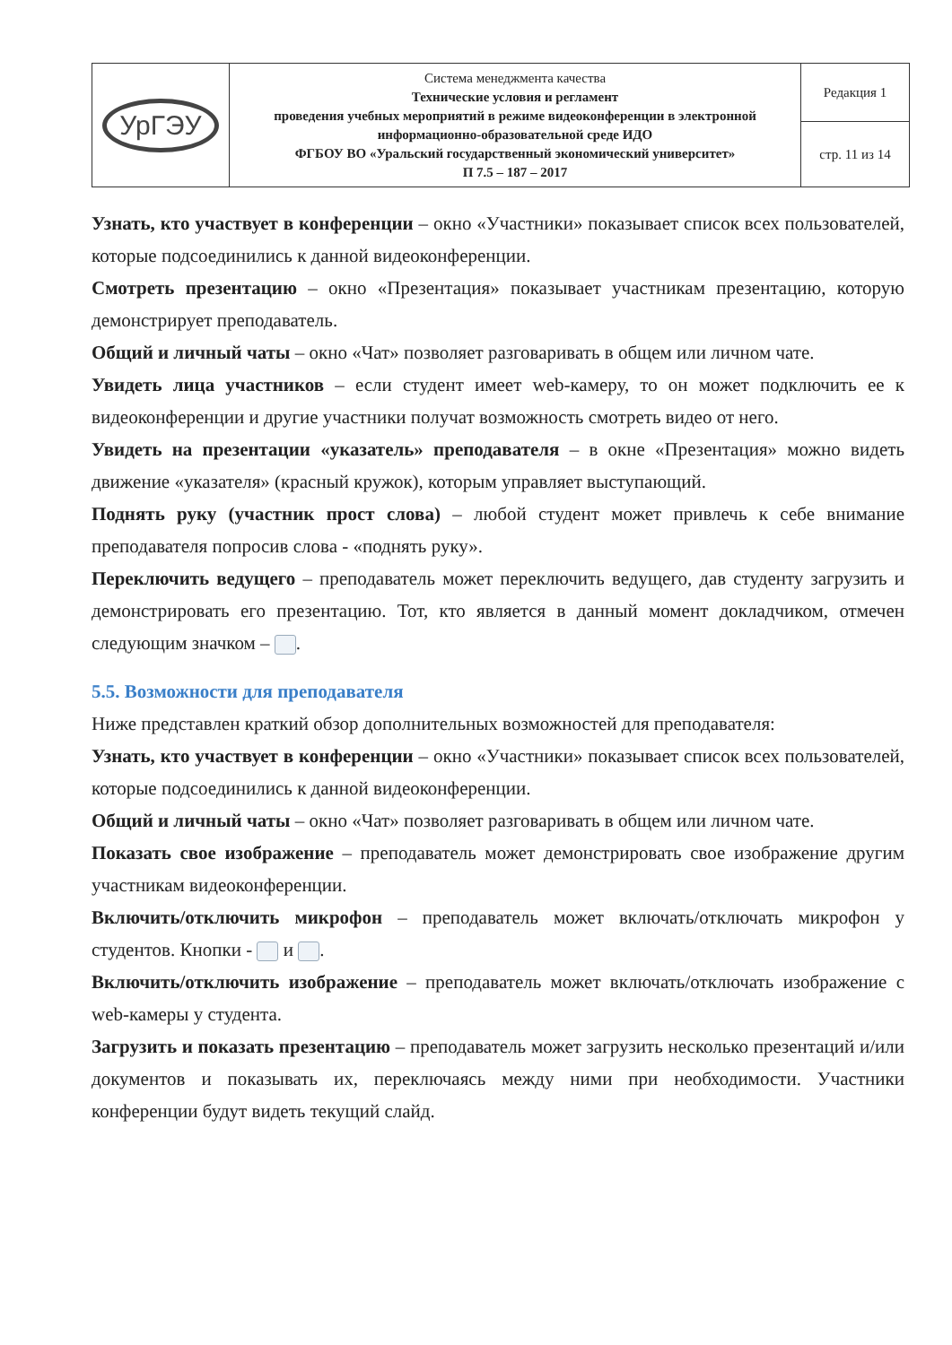| УрГЭУ | Система менеджмента качества Технические условия и регламент проведения учебных мероприятий в режиме видеоконференции в электронной информационно-образовательной среде ИДО ФГБОУ ВО «Уральский государственный экономический университет» П 7.5 – 187 – 2017 | Редакция 1 |
| | | стр. 11 из 14 |
Узнать, кто участвует в конференции – окно «Участники» показывает список всех пользователей, которые подсоединились к данной видеоконференции.
Смотреть презентацию – окно «Презентация» показывает участникам презентацию, которую демонстрирует преподаватель.
Общий и личный чаты – окно «Чат» позволяет разговаривать в общем или личном чате.
Увидеть лица участников – если студент имеет web-камеру, то он может подключить ее к видеоконференции и другие участники получат возможность смотреть видео от него.
Увидеть на презентации «указатель» преподавателя – в окне «Презентация» можно видеть движение «указателя» (красный кружок), которым управляет выступающий.
Поднять руку (участник прост слова) – любой студент может привлечь к себе внимание преподавателя попросив слова - «поднять руку».
Переключить ведущего – преподаватель может переключить ведущего, дав студенту загрузить и демонстрировать его презентацию. Тот, кто является в данный момент докладчиком, отмечен следующим значком – .
5.5. Возможности для преподавателя
Ниже представлен краткий обзор дополнительных возможностей для преподавателя:
Узнать, кто участвует в конференции – окно «Участники» показывает список всех пользователей, которые подсоединились к данной видеоконференции.
Общий и личный чаты – окно «Чат» позволяет разговаривать в общем или личном чате.
Показать свое изображение – преподаватель может демонстрировать свое изображение другим участникам видеоконференции.
Включить/отключить микрофон – преподаватель может включать/отключать микрофон у студентов. Кнопки - и .
Включить/отключить изображение – преподаватель может включать/отключать изображение с web-камеры у студента.
Загрузить и показать презентацию – преподаватель может загрузить несколько презентаций и/или документов и показывать их, переключаясь между ними при необходимости. Участники конференции будут видеть текущий слайд.